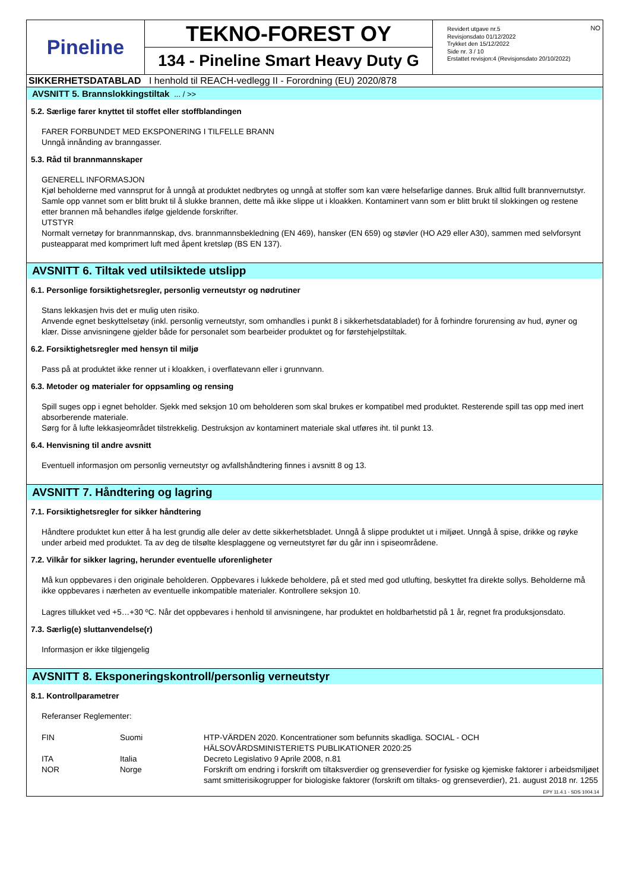Pineline
TEKNO-FOREST OY
134 - Pineline Smart Heavy Duty G
NO Revidert utgave nr.5
Revisjonsdato 01/12/2022
Trykket den 15/12/2022
Side nr. 3 / 10
Erstattet revisjon:4 (Revisjonsdato 20/10/2022)
SIKKERHETSDATABLAD I henhold til REACH-vedlegg II - Forordning (EU) 2020/878
AVSNITT 5. Brannslokkingstiltak ... / >>
5.2. Særlige farer knyttet til stoffet eller stoffblandingen
FARER FORBUNDET MED EKSPONERING I TILFELLE BRANN
Unngå innånding av branngasser.
5.3. Råd til brannmannskaper
GENERELL INFORMASJON
Kjøl beholderne med vannsprut for å unngå at produktet nedbrytes og unngå at stoffer som kan være helsefarlige dannes. Bruk alltid fullt brannvernutstyr. Samle opp vannet som er blitt brukt til å slukke brannen, dette må ikke slippe ut i kloakken. Kontaminert vann som er blitt brukt til slokkingen og restene etter brannen må behandles ifølge gjeldende forskrifter.
UTSTYR
Normalt vernetøy for brannmannskap, dvs. brannmannsbekledning (EN 469), hansker (EN 659) og støvler (HO A29 eller A30), sammen med selvforsynt pusteapparat med komprimert luft med åpent kretsløp (BS EN 137).
AVSNITT 6. Tiltak ved utilsiktede utslipp
6.1. Personlige forsiktighetsregler, personlig verneutstyr og nødrutiner
Stans lekkasjen hvis det er mulig uten risiko.
Anvende egnet beskyttelsetøy (inkl. personlig verneutstyr, som omhandles i punkt 8 i sikkerhetsdatabladet) for å forhindre forurensing av hud, øyner og klær. Disse anvisningene gjelder både for personalet som bearbeider produktet og for førstehjelpstiltak.
6.2. Forsiktighetsregler med hensyn til miljø
Pass på at produktet ikke renner ut i kloakken, i overflatevann eller i grunnvann.
6.3. Metoder og materialer for oppsamling og rensing
Spill suges opp i egnet beholder. Sjekk med seksjon 10 om beholderen som skal brukes er kompatibel med produktet. Resterende spill tas opp med inert absorberende materiale.
Sørg for å lufte lekkasjeområdet tilstrekkelig. Destruksjon av kontaminert materiale skal utføres iht. til punkt 13.
6.4. Henvisning til andre avsnitt
Eventuell informasjon om personlig verneutstyr og avfallshåndtering finnes i avsnitt 8 og 13.
AVSNITT 7. Håndtering og lagring
7.1. Forsiktighetsregler for sikker håndtering
Håndtere produktet kun etter å ha lest grundig alle deler av dette sikkerhetsbladet. Unngå å slippe produktet ut i miljøet. Unngå å spise, drikke og røyke under arbeid med produktet. Ta av deg de tilsølte klesplaggene og verneutstyret før du går inn i spiseområdene.
7.2. Vilkår for sikker lagring, herunder eventuelle uforenligheter
Må kun oppbevares i den originale beholderen. Oppbevares i lukkede beholdere, på et sted med god utlufting, beskyttet fra direkte sollys. Beholderne må ikke oppbevares i nærheten av eventuelle inkompatible materialer. Kontrollere seksjon 10.
Lagres tillukket ved +5…+30 ºC. Når det oppbevares i henhold til anvisningene, har produktet en holdbarhetstid på 1 år, regnet fra produksjonsdato.
7.3. Særlig(e) sluttanvendelse(r)
Informasjon er ikke tilgjengelig
AVSNITT 8. Eksponeringskontroll/personlig verneutstyr
8.1. Kontrollparametrer
Referanser Reglementer:
| FIN | Suomi | HTP-VÄRDEN 2020. Koncentrationer som befunnits skadliga. SOCIAL - OCH HÄLSOVÅRDSMINISTERIETS PUBLIKATIONER 2020:25 |
| ITA | Italia | Decreto Legislativo 9 Aprile 2008, n.81 |
| NOR | Norge | Forskrift om endring i forskrift om tiltaksverdier og grenseverdier for fysiske og kjemiske faktorer i arbeidsmiljøet samt smitterisikogrupper for biologiske faktorer (forskrift om tiltaks- og grenseverdier), 21. august 2018 nr. 1255 |
EPY 11.4.1 - SDS 1004.14